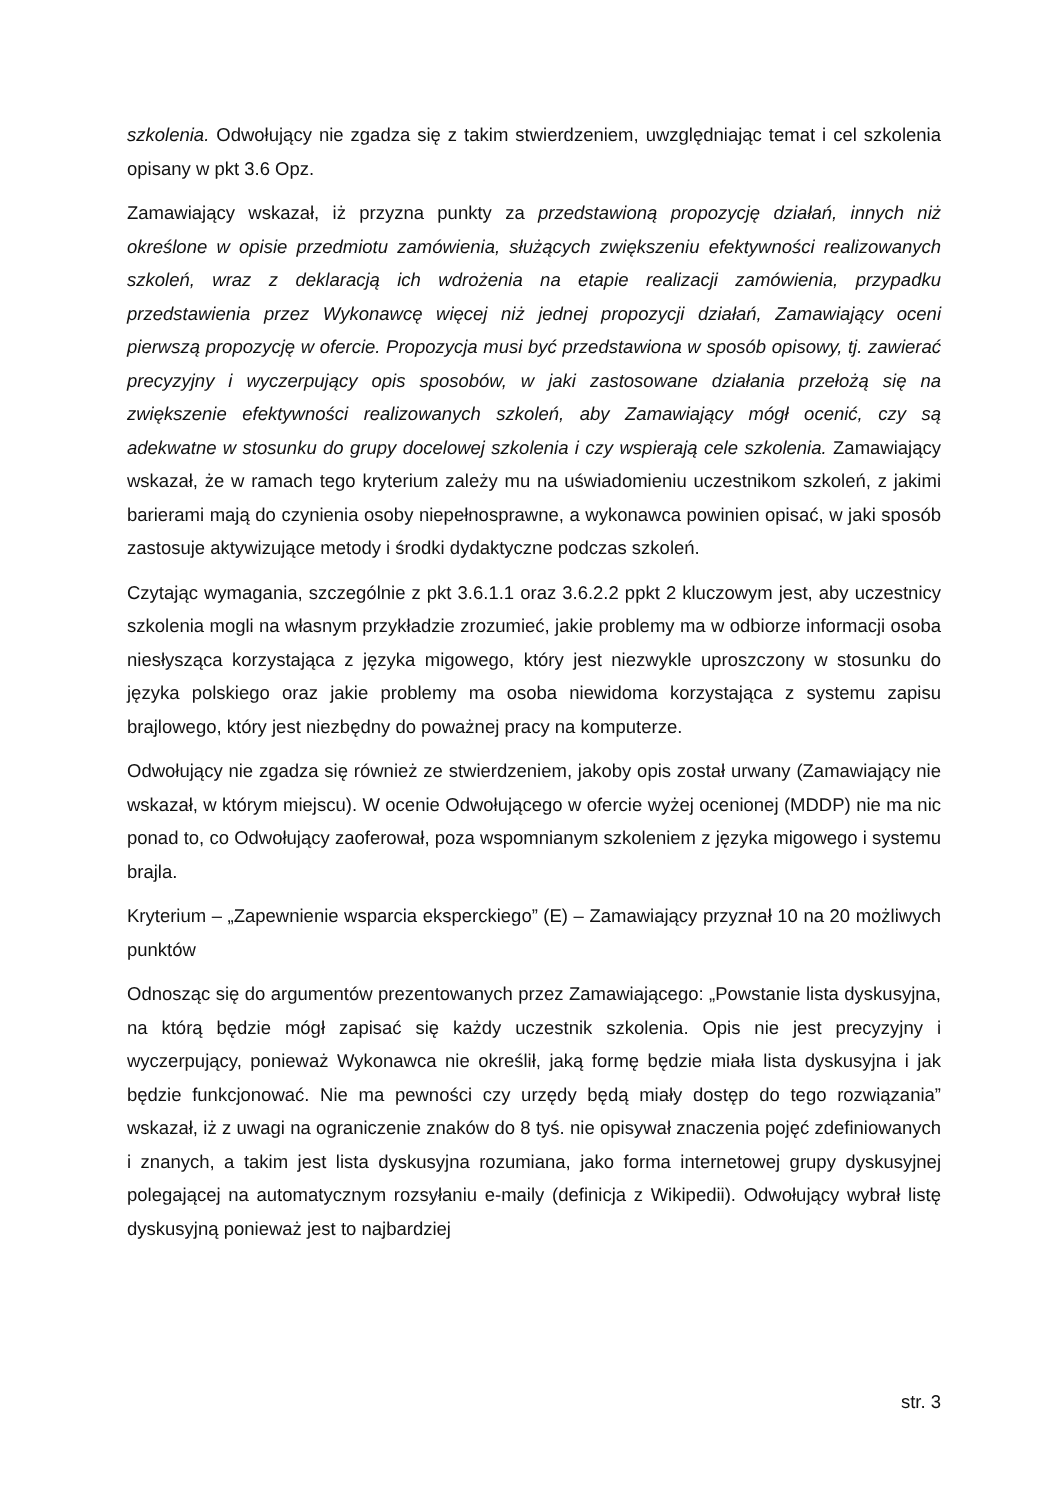szkolenia. Odwołujący nie zgadza się z takim stwierdzeniem, uwzględniając temat i cel szkolenia opisany w pkt 3.6 Opz.
Zamawiający wskazał, iż przyzna punkty za przedstawioną propozycję działań, innych niż określone w opisie przedmiotu zamówienia, służących zwiększeniu efektywności realizowanych szkoleń, wraz z deklaracją ich wdrożenia na etapie realizacji zamówienia, przypadku przedstawienia przez Wykonawcę więcej niż jednej propozycji działań, Zamawiający oceni pierwszą propozycję w ofercie. Propozycja musi być przedstawiona w sposób opisowy, tj. zawierać precyzyjny i wyczerpujący opis sposobów, w jaki zastosowane działania przełożą się na zwiększenie efektywności realizowanych szkoleń, aby Zamawiający mógł ocenić, czy są adekwatne w stosunku do grupy docelowej szkolenia i czy wspierają cele szkolenia. Zamawiający wskazał, że w ramach tego kryterium zależy mu na uświadomieniu uczestnikom szkoleń, z jakimi barierami mają do czynienia osoby niepełnosprawne, a wykonawca powinien opisać, w jaki sposób zastosuje aktywizujące metody i środki dydaktyczne podczas szkoleń.
Czytając wymagania, szczególnie z pkt 3.6.1.1 oraz 3.6.2.2 ppkt 2 kluczowym jest, aby uczestnicy szkolenia mogli na własnym przykładzie zrozumieć, jakie problemy ma w odbiorze informacji osoba niesłysząca korzystająca z języka migowego, który jest niezwykle uproszczony w stosunku do języka polskiego oraz jakie problemy ma osoba niewidoma korzystająca z systemu zapisu brajlowego, który jest niezbędny do poważnej pracy na komputerze.
Odwołujący nie zgadza się również ze stwierdzeniem, jakoby opis został urwany (Zamawiający nie wskazał, w którym miejscu). W ocenie Odwołującego w ofercie wyżej ocenionej (MDDP) nie ma nic ponad to, co Odwołujący zaoferował, poza wspomnianym szkoleniem z języka migowego i systemu brajla.
Kryterium – „Zapewnienie wsparcia eksperckiego” (E) – Zamawiający przyznał 10 na 20 możliwych punktów
Odnosząc się do argumentów prezentowanych przez Zamawiającego: „Powstanie lista dyskusyjna, na którą będzie mógł zapisać się każdy uczestnik szkolenia. Opis nie jest precyzyjny i wyczerpujący, ponieważ Wykonawca nie określił, jaką formę będzie miała lista dyskusyjna i jak będzie funkcjonować. Nie ma pewności czy urzędy będą miały dostęp do tego rozwiązania” wskazał, iż z uwagi na ograniczenie znaków do 8 tyś. nie opisywał znaczenia pojęć zdefiniowanych i znanych, a takim jest lista dyskusyjna rozumiana, jako forma internetowej grupy dyskusyjnej polegającej na automatycznym rozsyłaniu e-maily (definicja z Wikipedii). Odwołujący wybrał listę dyskusyjną ponieważ jest to najbardziej
str. 3